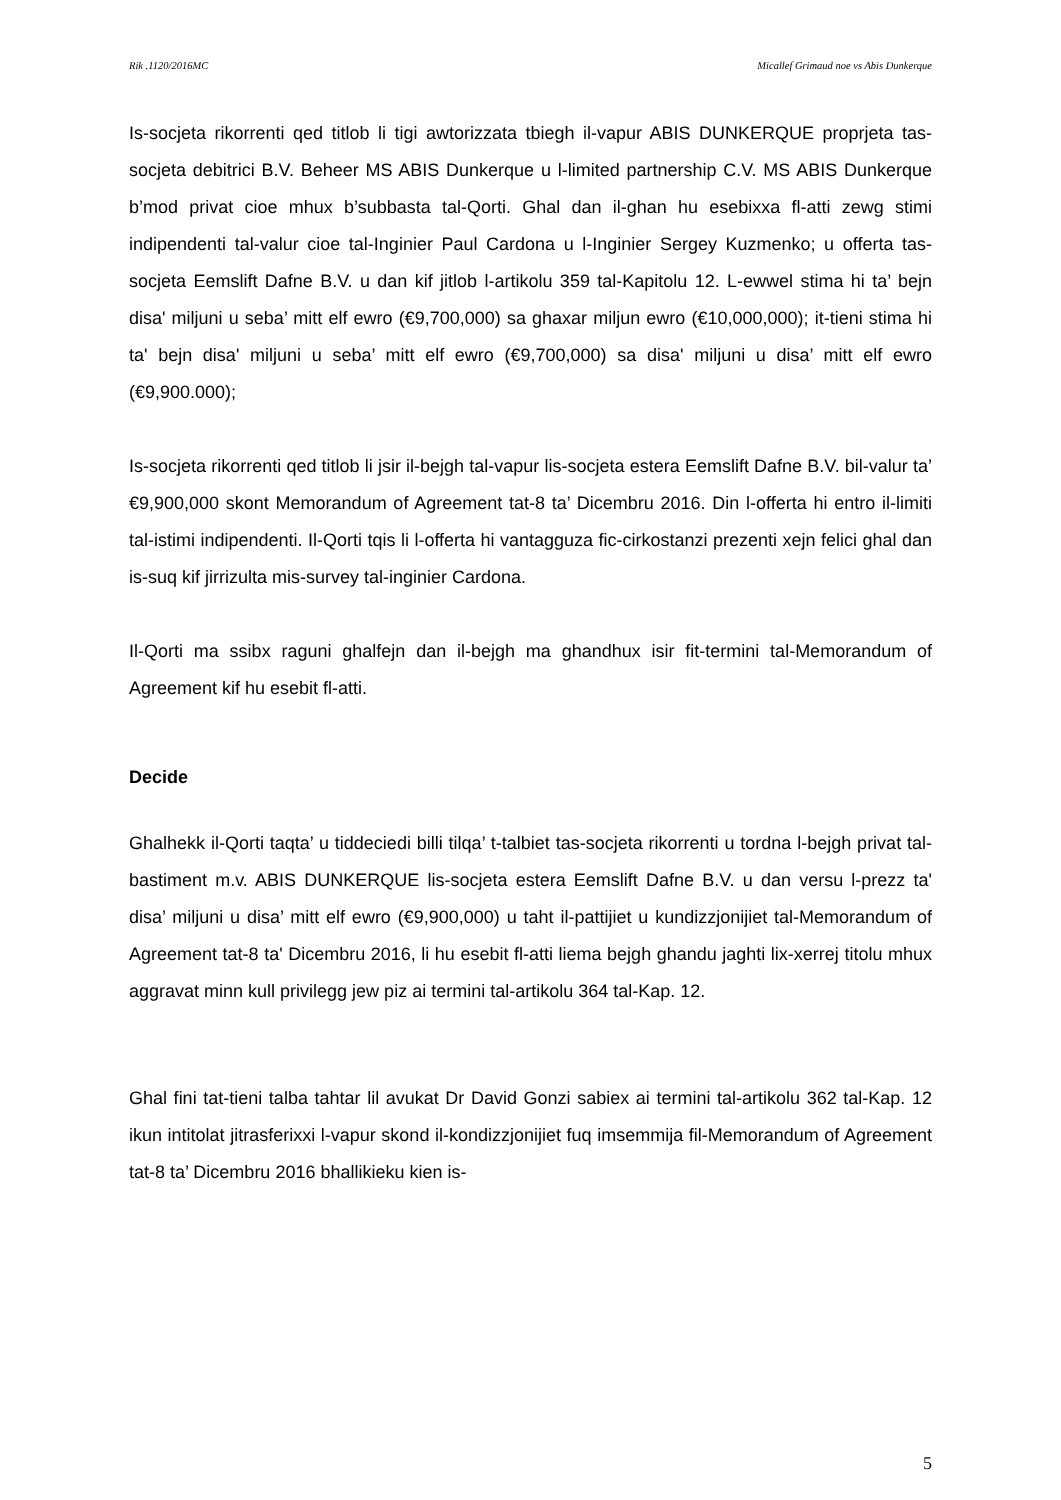Rik .1120/2016MC Micallef Grimaud noe vs Abis Dunkerque
Is-socjeta rikorrenti qed titlob li tigi awtorizzata tbiegh il-vapur ABIS DUNKERQUE proprjeta tas-socjeta debitrici B.V. Beheer MS ABIS Dunkerque u l-limited partnership C.V. MS ABIS Dunkerque b’mod privat cioe mhux b’subbasta tal-Qorti. Ghal dan il-ghan hu esebixxa fl-atti zewg stimi indipendenti tal-valur cioe tal-Inginier Paul Cardona u l-Inginier Sergey Kuzmenko; u offerta tas-socjeta Eemslift Dafne B.V. u dan kif jitlob l-artikolu 359 tal-Kapitolu 12. L-ewwel stima hi ta’ bejn disa' miljuni u seba’ mitt elf ewro (€9,700,000) sa ghaxar miljun ewro (€10,000,000); it-tieni stima hi ta' bejn disa' miljuni u seba’ mitt elf ewro (€9,700,000) sa disa' miljuni u disa’ mitt elf ewro (€9,900.000);
Is-socjeta rikorrenti qed titlob li jsir il-bejgh tal-vapur lis-socjeta estera Eemslift Dafne B.V. bil-valur ta’ €9,900,000 skont Memorandum of Agreement tat-8 ta’ Dicembru 2016. Din l-offerta hi entro il-limiti tal-istimi indipendenti. Il-Qorti tqis li l-offerta hi vantagguza fic-cirkostanzi prezenti xejn felici ghal dan is-suq kif jirrizulta mis-survey tal-inginier Cardona.
Il-Qorti ma ssibx raguni ghalfejn dan il-bejgh ma ghandhux isir fit-termini tal-Memorandum of Agreement kif hu esebit fl-atti.
Decide
Ghalhekk il-Qorti taqta’ u tiddeciedi billi tilqa’ t-talbiet tas-socjeta rikorrenti u tordna l-bejgh privat tal-bastiment m.v. ABIS DUNKERQUE lis-socjeta estera Eemslift Dafne B.V. u dan versu l-prezz ta' disa’ miljuni u disa’ mitt elf ewro (€9,900,000) u taht il-pattijiet u kundizzjonijiet tal-Memorandum of Agreement tat-8 ta' Dicembru 2016, li hu esebit fl-atti liema bejgh ghandu jaghti lix-xerrej titolu mhux aggravat minn kull privilegg jew piz ai termini tal-artikolu 364 tal-Kap. 12.
Ghal fini tat-tieni talba tahtar lil avukat Dr David Gonzi sabiex ai termini tal-artikolu 362 tal-Kap. 12 ikun intitolat jitrasferixxi l-vapur skond il-kondizzjonijiet fuq imsemmija fil-Memorandum of Agreement tat-8 ta’ Dicembru 2016 bhallikieku kien is-
5